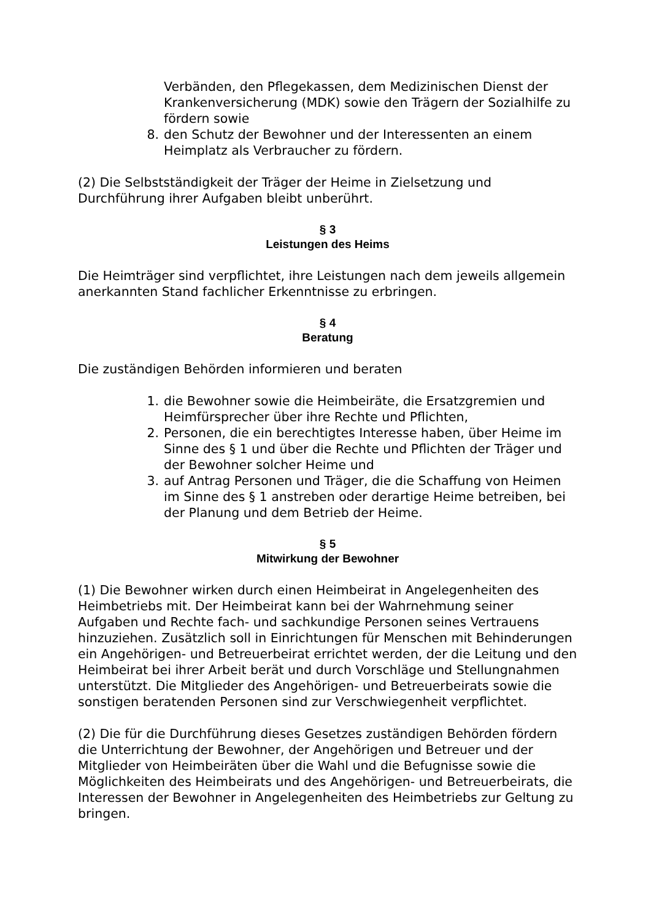Verbänden, den Pflegekassen, dem Medizinischen Dienst der Krankenversicherung (MDK) sowie den Trägern der Sozialhilfe zu fördern sowie
8. den Schutz der Bewohner und der Interessenten an einem Heimplatz als Verbraucher zu fördern.
(2) Die Selbstständigkeit der Träger der Heime in Zielsetzung und Durchführung ihrer Aufgaben bleibt unberührt.
§ 3
Leistungen des Heims
Die Heimträger sind verpflichtet, ihre Leistungen nach dem jeweils allgemein anerkannten Stand fachlicher Erkenntnisse zu erbringen.
§ 4
Beratung
Die zuständigen Behörden informieren und beraten
1. die Bewohner sowie die Heimbeiräte, die Ersatzgremien und Heimfürsprecher über ihre Rechte und Pflichten,
2. Personen, die ein berechtigtes Interesse haben, über Heime im Sinne des § 1 und über die Rechte und Pflichten der Träger und der Bewohner solcher Heime und
3. auf Antrag Personen und Träger, die die Schaffung von Heimen im Sinne des § 1 anstreben oder derartige Heime betreiben, bei der Planung und dem Betrieb der Heime.
§ 5
Mitwirkung der Bewohner
(1) Die Bewohner wirken durch einen Heimbeirat in Angelegenheiten des Heimbetriebs mit. Der Heimbeirat kann bei der Wahrnehmung seiner Aufgaben und Rechte fach- und sachkundige Personen seines Vertrauens hinzuziehen. Zusätzlich soll in Einrichtungen für Menschen mit Behinderungen ein Angehörigen- und Betreuerbeirat errichtet werden, der die Leitung und den Heimbeirat bei ihrer Arbeit berät und durch Vorschläge und Stellungnahmen unterstützt. Die Mitglieder des Angehörigen- und Betreuerbeirats sowie die sonstigen beratenden Personen sind zur Verschwiegenheit verpflichtet.
(2) Die für die Durchführung dieses Gesetzes zuständigen Behörden fördern die Unterrichtung der Bewohner, der Angehörigen und Betreuer und der Mitglieder von Heimbeiräten über die Wahl und die Befugnisse sowie die Möglichkeiten des Heimbeirats und des Angehörigen- und Betreuerbeirats, die Interessen der Bewohner in Angelegenheiten des Heimbetriebs zur Geltung zu bringen.